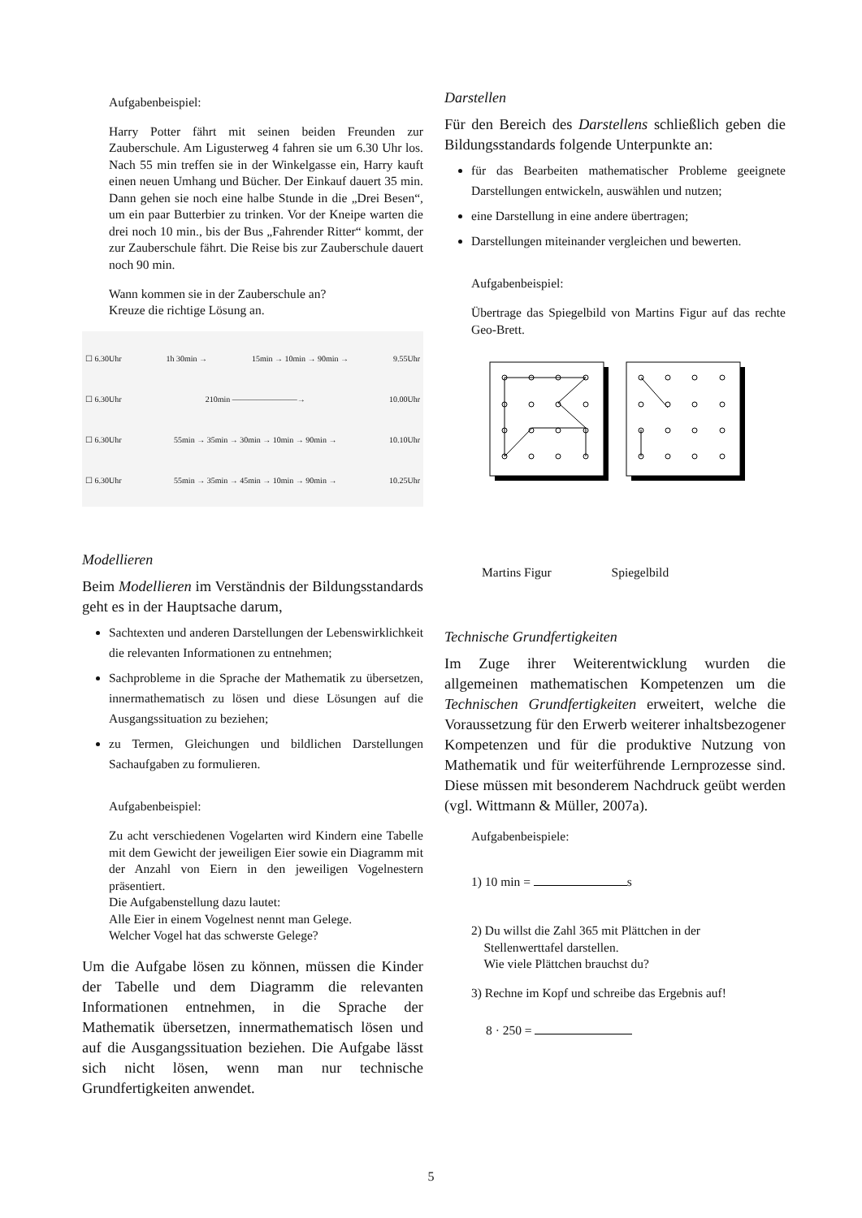Aufgabenbeispiel:
Harry Potter fährt mit seinen beiden Freunden zur Zauberschule. Am Ligusterweg 4 fahren sie um 6.30 Uhr los. Nach 55 min treffen sie in der Winkelgasse ein, Harry kauft einen neuen Umhang und Bücher. Der Einkauf dauert 35 min. Dann gehen sie noch eine halbe Stunde in die „Drei Besen“, um ein paar Butterbier zu trinken. Vor der Kneipe warten die drei noch 10 min., bis der Bus „Fahrender Ritter“ kommt, der zur Zauberschule fährt. Die Reise bis zur Zauberschule dauert noch 90 min.
Wann kommen sie in der Zauberschule an?
Kreuze die richtige Lösung an.
☐ 6.30Uhr 1h 30min → 15min → 10min → 90min → 9.55Uhr
☐ 6.30Uhr 210min ————————→ 10.00Uhr
☐ 6.30Uhr 55min → 35min → 30min → 10min → 90min → 10.10Uhr
☐ 6.30Uhr 55min → 35min → 45min → 10min → 90min → 10.25Uhr
Modellieren
Beim Modellieren im Verständnis der Bildungsstandards geht es in der Hauptsache darum,
Sachtexten und anderen Darstellungen der Lebenswirklichkeit die relevanten Informationen zu entnehmen;
Sachprobleme in die Sprache der Mathematik zu übersetzen, innermathematisch zu lösen und diese Lösungen auf die Ausgangssituation zu beziehen;
zu Termen, Gleichungen und bildlichen Darstellungen Sachaufgaben zu formulieren.
Aufgabenbeispiel:
Zu acht verschiedenen Vogelarten wird Kindern eine Tabelle mit dem Gewicht der jeweiligen Eier sowie ein Diagramm mit der Anzahl von Eiern in den jeweiligen Vogelnestern präsentiert.
Die Aufgabenstellung dazu lautet:
Alle Eier in einem Vogelnest nennt man Gelege.
Welcher Vogel hat das schwerste Gelege?
Um die Aufgabe lösen zu können, müssen die Kinder der Tabelle und dem Diagramm die relevanten Informationen entnehmen, in die Sprache der Mathematik übersetzen, innermathematisch lösen und auf die Ausgangssituation beziehen. Die Aufgabe lässt sich nicht lösen, wenn man nur technische Grundfertigkeiten anwendet.
Darstellen
Für den Bereich des Darstellens schließlich geben die Bildungsstandards folgende Unterpunkte an:
für das Bearbeiten mathematischer Probleme geeignete Darstellungen entwickeln, auswählen und nutzen;
eine Darstellung in eine andere übertragen;
Darstellungen miteinander vergleichen und bewerten.
Aufgabenbeispiel:
Übertrage das Spiegelbild von Martins Figur auf das rechte Geo-Brett.
Martins Figur Spiegelbild
Technische Grundfertigkeiten
Im Zuge ihrer Weiterentwicklung wurden die allgemeinen mathematischen Kompetenzen um die Technischen Grundfertigkeiten erweitert, welche die Voraussetzung für den Erwerb weiterer inhaltsbezogener Kompetenzen und für die produktive Nutzung von Mathematik und für weiterführende Lernprozesse sind. Diese müssen mit besonderem Nachdruck geübt werden (vgl. Wittmann & Müller, 2007a).
Aufgabenbeispiele:
1) 10 min = s
2) Du willst die Zahl 365 mit Plättchen in der
Stellenwerttafel darstellen.
Wie viele Plättchen brauchst du?
3) Rechne im Kopf und schreibe das Ergebnis auf!
8 · 250 =
5